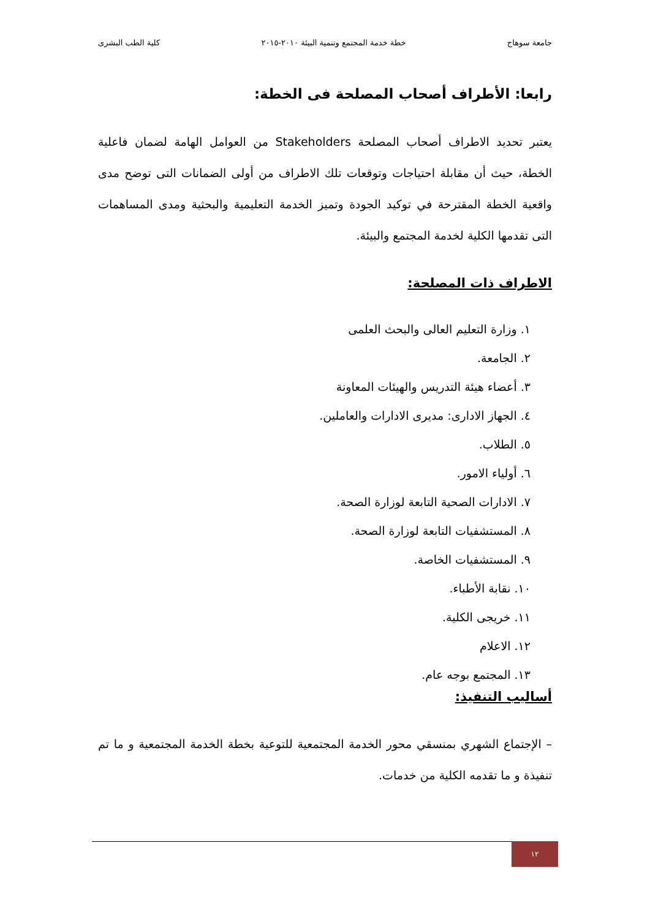جامعة سوهاج خطة خدمة المجتمع وتنمية البيئة ٢٠١٠-٢٠١٥ كلية الطب البشرى
رابعا: الأطراف أصحاب المصلحة فى الخطة:
يعتبر تحديد الاطراف أصحاب المصلحة Stakeholders من العوامل الهامة لضمان فاعلية الخطة، حيث أن مقابلة احتياجات وتوقعات تلك الاطراف من أولى الضمانات التى توضح مدى واقعية الخطة المقترحة في توكيد الجودة وتميز الخدمة التعليمية والبحثية ومدى المساهمات التى تقدمها الكلية لخدمة المجتمع والبيئة.
الاطراف ذات المصلحة:
١. وزارة التعليم العالى والبحث العلمى
٢. الجامعة.
٣. أعضاء هيئة التدريس والهيئات المعاونة
٤. الجهاز الادارى: مديرى الادارات والعاملين.
٥. الطلاب.
٦. أولياء الامور.
٧. الادارات الصحية التابعة لوزارة الصحة.
٨. المستشفيات التابعة لوزارة الصحة.
٩. المستشفيات الخاصة.
١٠. نقابة الأطباء.
١١. خريجى الكلية.
١٢. الاعلام
١٣. المجتمع بوجه عام.
أساليب التنفيذ:
– الإجتماع الشهري بمنسقي محور الخدمة المجتمعية للتوعية بخطة الخدمة المجتمعية و ما تم تنفيذة و ما تقدمه الكلية من خدمات.
١٢